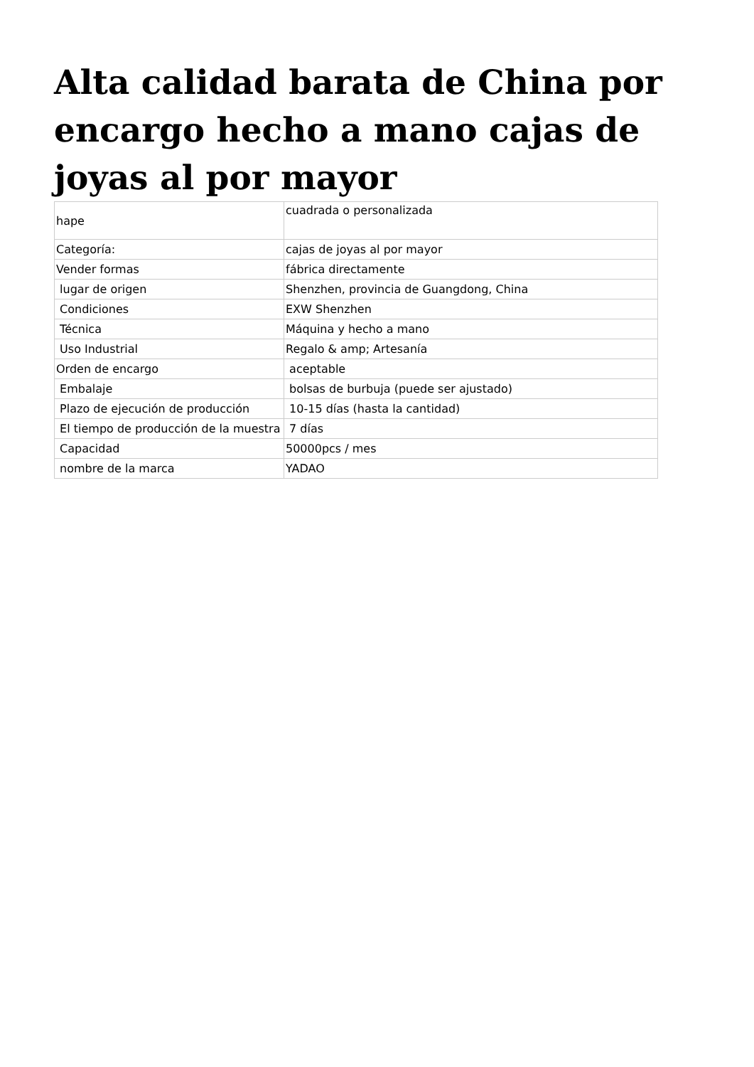Alta calidad barata de China por encargo hecho a mano cajas de joyas al por mayor
| hape | cuadrada o personalizada |
| Categoría: | cajas de joyas al por mayor |
| Vender formas | fábrica directamente |
| lugar de origen | Shenzhen, provincia de Guangdong, China |
| Condiciones | EXW Shenzhen |
| Técnica | Máquina y hecho a mano |
| Uso Industrial | Regalo & amp; Artesanía |
| Orden de encargo | aceptable |
| Embalaje | bolsas de burbuja (puede ser ajustado) |
| Plazo de ejecución de producción | 10-15 días (hasta la cantidad) |
| El tiempo de producción de la muestra | 7 días |
| Capacidad | 50000pcs / mes |
| nombre de la marca | YADAO |